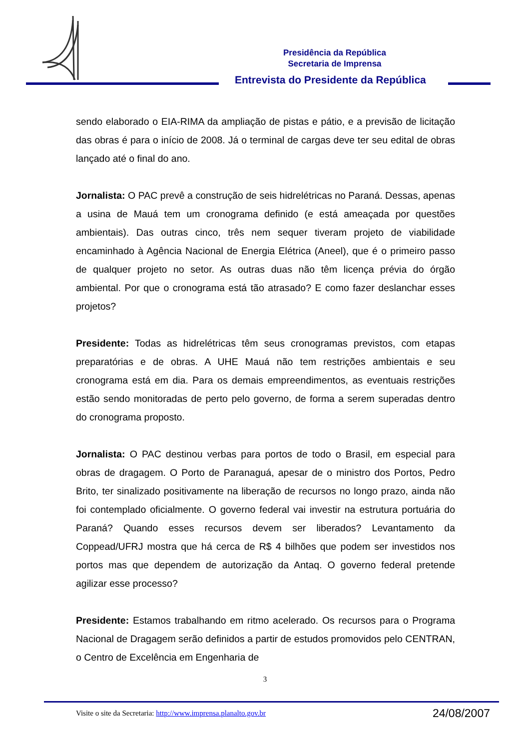Presidência da República
Secretaria de Imprensa
Entrevista do Presidente da República
sendo elaborado o EIA-RIMA da ampliação de pistas e pátio, e a previsão de licitação das obras é para o início de 2008. Já o terminal de cargas deve ter seu edital de obras lançado até o final do ano.
Jornalista: O PAC prevê a construção de seis hidrelétricas no Paraná. Dessas, apenas a usina de Mauá tem um cronograma definido (e está ameaçada por questões ambientais). Das outras cinco, três nem sequer tiveram projeto de viabilidade encaminhado à Agência Nacional de Energia Elétrica (Aneel), que é o primeiro passo de qualquer projeto no setor. As outras duas não têm licença prévia do órgão ambiental. Por que o cronograma está tão atrasado? E como fazer deslanchar esses projetos?
Presidente: Todas as hidrelétricas têm seus cronogramas previstos, com etapas preparatórias e de obras. A UHE Mauá não tem restrições ambientais e seu cronograma está em dia. Para os demais empreendimentos, as eventuais restrições estão sendo monitoradas de perto pelo governo, de forma a serem superadas dentro do cronograma proposto.
Jornalista: O PAC destinou verbas para portos de todo o Brasil, em especial para obras de dragagem. O Porto de Paranaguá, apesar de o ministro dos Portos, Pedro Brito, ter sinalizado positivamente na liberação de recursos no longo prazo, ainda não foi contemplado oficialmente. O governo federal vai investir na estrutura portuária do Paraná? Quando esses recursos devem ser liberados? Levantamento da Coppead/UFRJ mostra que há cerca de R$ 4 bilhões que podem ser investidos nos portos mas que dependem de autorização da Antaq. O governo federal pretende agilizar esse processo?
Presidente: Estamos trabalhando em ritmo acelerado. Os recursos para o Programa Nacional de Dragagem serão definidos a partir de estudos promovidos pelo CENTRAN, o Centro de Excelência em Engenharia de
3
Visite o site da Secretaria: http://www.imprensa.planalto.gov.br
24/08/2007